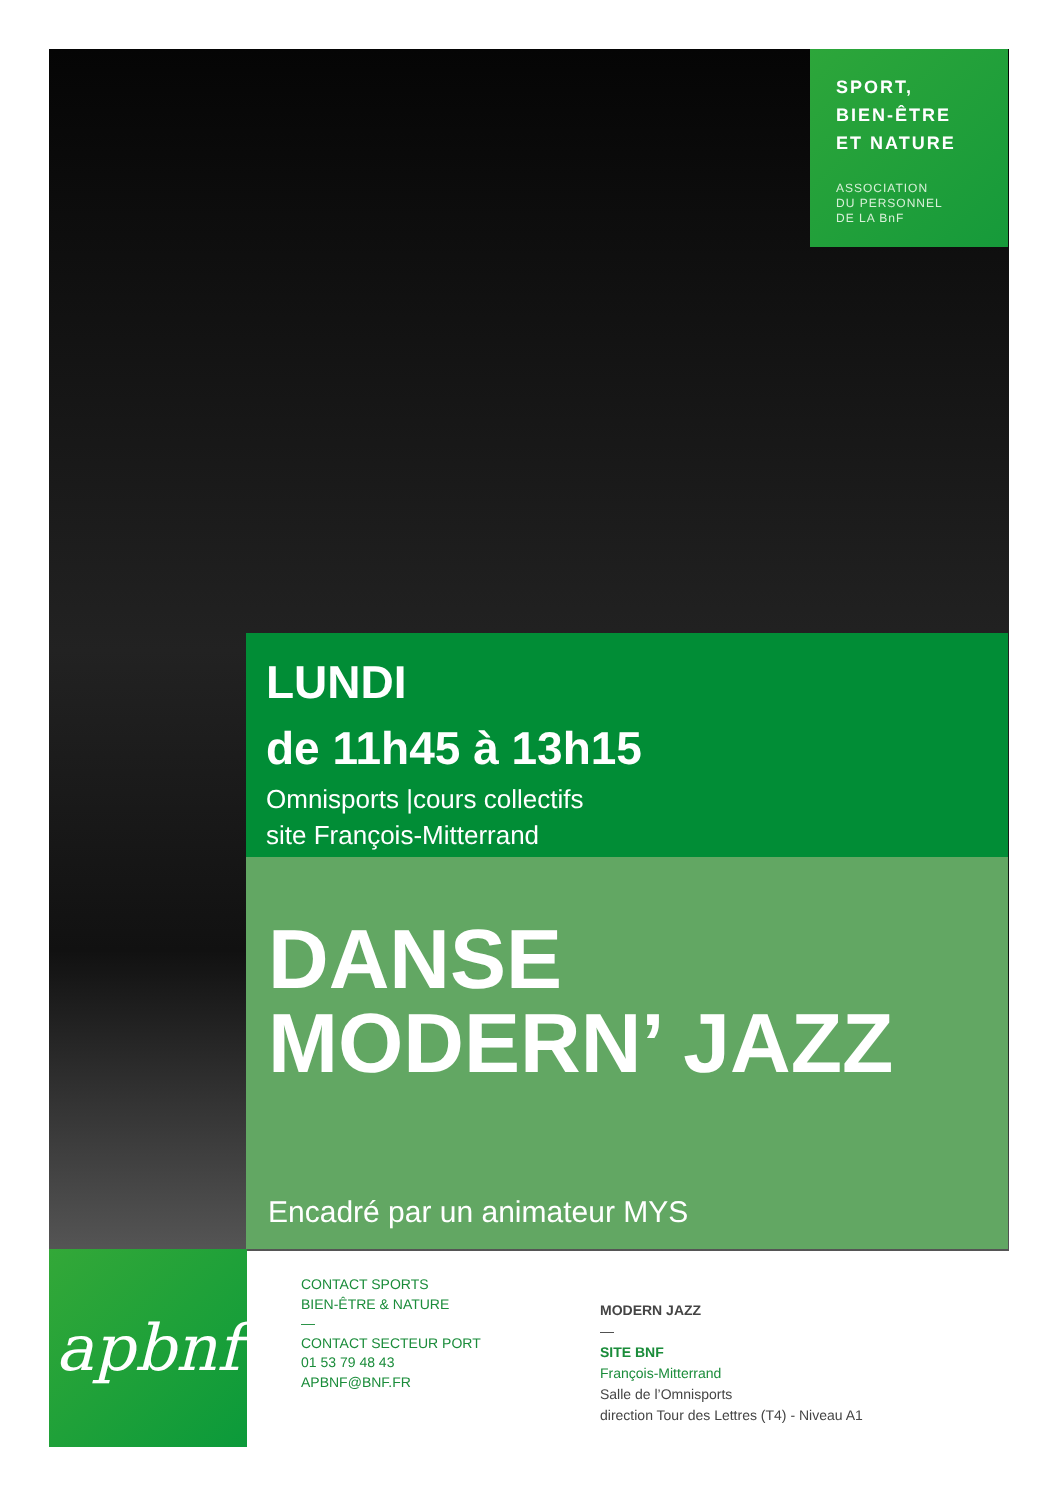SPORT,
BIEN-ÊTRE
ET NATURE
ASSOCIATION
DU PERSONNEL
DE LA BnF
LUNDI
de 11h45 à 13h15
Omnisports |cours collectifs
site François-Mitterrand
DANSE
MODERN’ JAZZ
Encadré par un animateur MYS
apbnf
CONTACT SPORTS
BIEN-ÊTRE & NATURE
—
CONTACT SECTEUR PORT
01 53 79 48 43
APBNF@BNF.FR
MODERN JAZZ
—
SITE BNF
François-Mitterrand
Salle de l’Omnisports
direction Tour des Lettres (T4) - Niveau A1